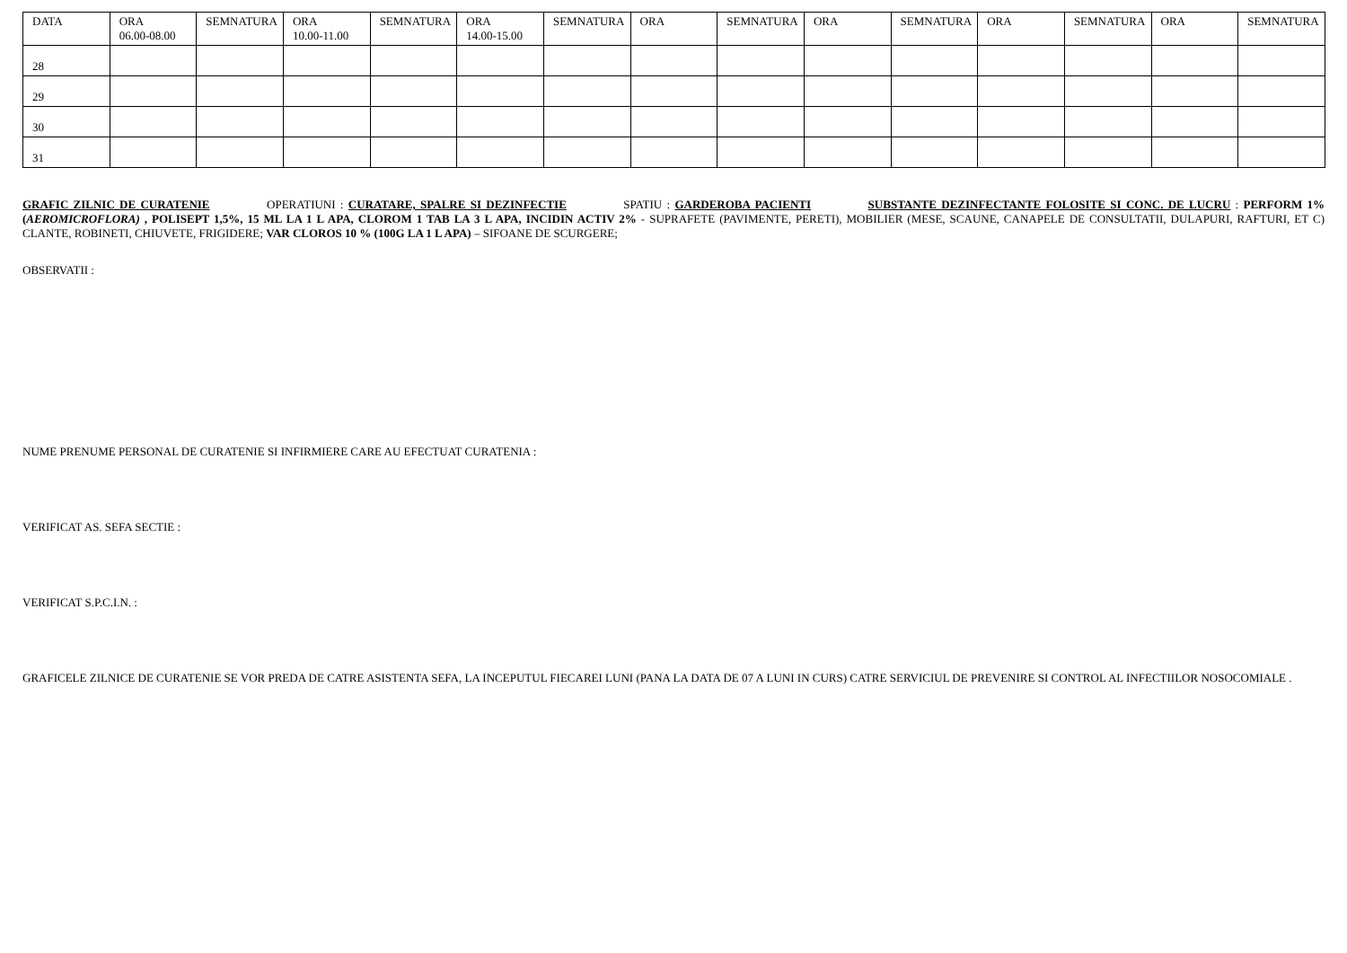| DATA | ORA 06.00-08.00 | SEMNATURA | ORA 10.00-11.00 | SEMNATURA | ORA 14.00-15.00 | SEMNATURA | ORA | SEMNATURA | ORA | SEMNATURA | ORA | SEMNATURA | ORA | SEMNATURA |
| 28 | | | | | | | | | | | | | | |
| 29 | | | | | | | | | | | | | | |
| 30 | | | | | | | | | | | | | | |
| 31 | | | | | | | | | | | | | | |
GRAFIC ZILNIC DE CURATENIE OPERATIUNI : CURATARE, SPALRE SI DEZINFECTIE SPATIU : GARDEROBA PACIENTI SUBSTANTE DEZINFECTANTE FOLOSITE SI CONC. DE LUCRU : PERFORM 1%(AEROMICROFLORA) , POLISEPT 1,5%, 15 ML LA 1 L APA, CLOROM 1 TAB LA 3 L APA, INCIDIN ACTIV 2% - SUPRAFETE (PAVIMENTE, PERETI), MOBILIER (MESE, SCAUNE, CANAPELE DE CONSULTATII, DULAPURI, RAFTURI, ET C) CLANTE, ROBINETI, CHIUVETE, FRIGIDERE; VAR CLOROS 10 % (100G LA 1 L APA) – SIFOANE DE SCURGERE;
OBSERVATII :
NUME PRENUME PERSONAL DE CURATENIE SI INFIRMIERE CARE AU EFECTUAT CURATENIA :
VERIFICAT AS. SEFA SECTIE :
VERIFICAT S.P.C.I.N. :
GRAFICELE ZILNICE DE CURATENIE SE VOR PREDA DE CATRE ASISTENTA SEFA, LA INCEPUTUL FIECAREI LUNI (PANA LA DATA DE 07 A LUNI IN CURS) CATRE SERVICIUL DE PREVENIRE SI CONTROL AL INFECTIILOR NOSOCOMIALE .